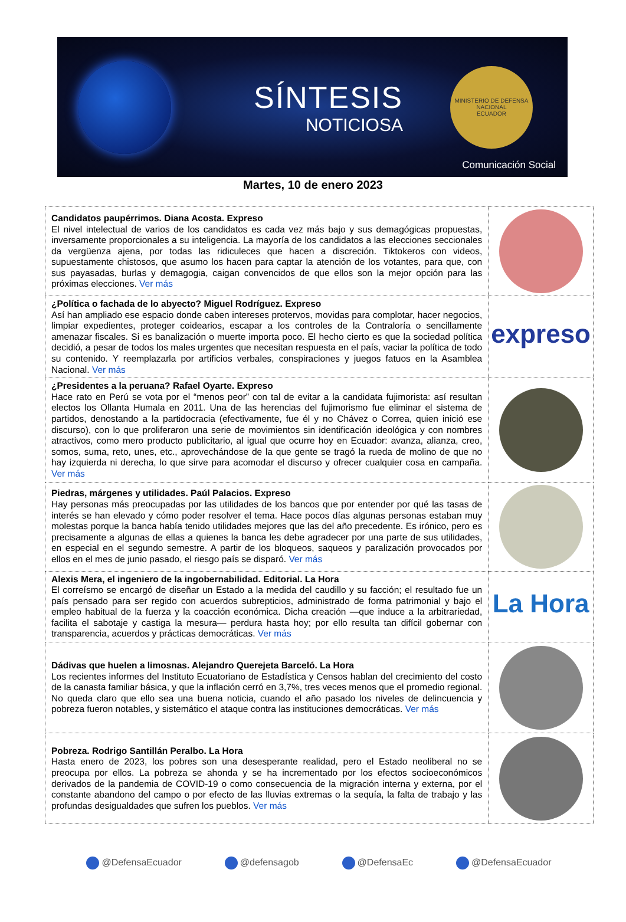SÍNTESIS
NOTICIOSA
MINISTERIO DE DEFENSA NACIONAL
ECUADOR
Comunicación Social
Martes, 10 de enero 2023
| Candidatos paupérrimos. Diana Acosta. Expreso El nivel intelectual de varios de los candidatos es cada vez más bajo y sus demagógicas propuestas, inversamente proporcionales a su inteligencia. La mayoría de los candidatos a las elecciones seccionales da vergüenza ajena, por todas las ridiculeces que hacen a discreción. Tiktokeros con videos, supuestamente chistosos, que asumo los hacen para captar la atención de los votantes, para que, con sus payasadas, burlas y demagogia, caigan convencidos de que ellos son la mejor opción para las próximas elecciones. Ver más | |
| ¿Política o fachada de lo abyecto? Miguel Rodríguez. Expreso Así han ampliado ese espacio donde caben intereses protervos, movidas para complotar, hacer negocios, limpiar expedientes, proteger coidearios, escapar a los controles de la Contraloría o sencillamente amenazar fiscales. Si es banalización o muerte importa poco. El hecho cierto es que la sociedad política decidió, a pesar de todos los males urgentes que necesitan respuesta en el país, vaciar la política de todo su contenido. Y reemplazarla por artificios verbales, conspiraciones y juegos fatuos en la Asamblea Nacional. Ver más | expreso |
| ¿Presidentes a la peruana? Rafael Oyarte. Expreso Hace rato en Perú se vota por el “menos peor” con tal de evitar a la candidata fujimorista: así resultan electos los Ollanta Humala en 2011. Una de las herencias del fujimorismo fue eliminar el sistema de partidos, denostando a la partidocracia (efectivamente, fue él y no Chávez o Correa, quien inició ese discurso), con lo que proliferaron una serie de movimientos sin identificación ideológica y con nombres atractivos, como mero producto publicitario, al igual que ocurre hoy en Ecuador: avanza, alianza, creo, somos, suma, reto, unes, etc., aprovechándose de la que gente se tragó la rueda de molino de que no hay izquierda ni derecha, lo que sirve para acomodar el discurso y ofrecer cualquier cosa en campaña. Ver más | |
| Piedras, márgenes y utilidades. Paúl Palacios. Expreso Hay personas más preocupadas por las utilidades de los bancos que por entender por qué las tasas de interés se han elevado y cómo poder resolver el tema. Hace pocos días algunas personas estaban muy molestas porque la banca había tenido utilidades mejores que las del año precedente. Es irónico, pero es precisamente a algunas de ellas a quienes la banca les debe agradecer por una parte de sus utilidades, en especial en el segundo semestre. A partir de los bloqueos, saqueos y paralización provocados por ellos en el mes de junio pasado, el riesgo país se disparó. Ver más | |
| Alexis Mera, el ingeniero de la ingobernabilidad. Editorial. La Hora El correísmo se encargó de diseñar un Estado a la medida del caudillo y su facción; el resultado fue un país pensado para ser regido con acuerdos subrepticios, administrado de forma patrimonial y bajo el empleo habitual de la fuerza y la coacción económica. Dicha creación —que induce a la arbitrariedad, facilita el sabotaje y castiga la mesura— perdura hasta hoy; por ello resulta tan difícil gobernar con transparencia, acuerdos y prácticas democráticas. Ver más | La Hora |
| Dádivas que huelen a limosnas. Alejandro Querejeta Barceló. La Hora Los recientes informes del Instituto Ecuatoriano de Estadística y Censos hablan del crecimiento del costo de la canasta familiar básica, y que la inflación cerró en 3,7%, tres veces menos que el promedio regional. No queda claro que ello sea una buena noticia, cuando el año pasado los niveles de delincuencia y pobreza fueron notables, y sistemático el ataque contra las instituciones democráticas. Ver más | |
| Pobreza. Rodrigo Santillán Peralbo. La Hora Hasta enero de 2023, los pobres son una desesperante realidad, pero el Estado neoliberal no se preocupa por ellos. La pobreza se ahonda y se ha incrementado por los efectos socioeconómicos derivados de la pandemia de COVID-19 o como consecuencia de la migración interna y externa, por el constante abandono del campo o por efecto de las lluvias extremas o la sequía, la falta de trabajo y las profundas desigualdades que sufren los pueblos. Ver más | |
@DefensaEcuador @defensagob @DefensaEc @DefensaEcuador